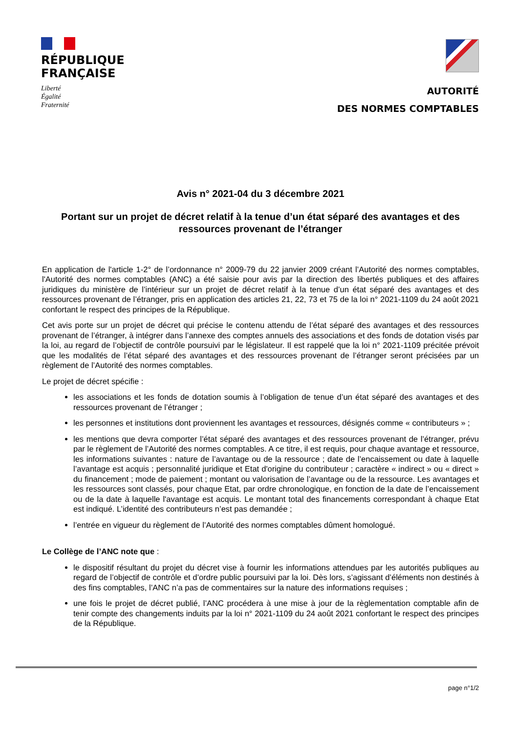RÉPUBLIQUE
FRANÇAISE
Liberté
Égalité
Fraternité
AUTORITÉ
DES NORMES COMPTABLES
Avis n° 2021-04 du 3 décembre 2021
Portant sur un projet de décret relatif à la tenue d’un état séparé des avantages et des ressources provenant de l’étranger
En application de l'article 1-2° de l’ordonnance n° 2009-79 du 22 janvier 2009 créant l’Autorité des normes comptables, l'Autorité des normes comptables (ANC) a été saisie pour avis par la direction des libertés publiques et des affaires juridiques du ministère de l’intérieur sur un projet de décret relatif à la tenue d’un état séparé des avantages et des ressources provenant de l’étranger, pris en application des articles 21, 22, 73 et 75 de la loi n° 2021-1109 du 24 août 2021 confortant le respect des principes de la République.
Cet avis porte sur un projet de décret qui précise le contenu attendu de l’état séparé des avantages et des ressources provenant de l’étranger, à intégrer dans l’annexe des comptes annuels des associations et des fonds de dotation visés par la loi, au regard de l’objectif de contrôle poursuivi par le législateur. Il est rappelé que la loi n° 2021-1109 précitée prévoit que les modalités de l’état séparé des avantages et des ressources provenant de l’étranger seront précisées par un règlement de l’Autorité des normes comptables.
Le projet de décret spécifie :
les associations et les fonds de dotation soumis à l’obligation de tenue d’un état séparé des avantages et des ressources provenant de l’étranger ;
les personnes et institutions dont proviennent les avantages et ressources, désignés comme « contributeurs » ;
les mentions que devra comporter l’état séparé des avantages et des ressources provenant de l’étranger, prévu par le règlement de l’Autorité des normes comptables. A ce titre, il est requis, pour chaque avantage et ressource, les informations suivantes : nature de l’avantage ou de la ressource ; date de l’encaissement ou date à laquelle l’avantage est acquis ; personnalité juridique et Etat d'origine du contributeur ; caractère « indirect » ou « direct » du financement ; mode de paiement ; montant ou valorisation de l’avantage ou de la ressource. Les avantages et les ressources sont classés, pour chaque Etat, par ordre chronologique, en fonction de la date de l’encaissement ou de la date à laquelle l'avantage est acquis. Le montant total des financements correspondant à chaque Etat est indiqué. L’identité des contributeurs n’est pas demandée ;
l’entrée en vigueur du règlement de l’Autorité des normes comptables dûment homologué.
Le Collège de l’ANC note que :
le dispositif résultant du projet du décret vise à fournir les informations attendues par les autorités publiques au regard de l’objectif de contrôle et d’ordre public poursuivi par la loi. Dès lors, s’agissant d’éléments non destinés à des fins comptables, l’ANC n’a pas de commentaires sur la nature des informations requises ;
une fois le projet de décret publié, l’ANC procédera à une mise à jour de la règlementation comptable afin de tenir compte des changements induits par la loi n° 2021-1109 du 24 août 2021 confortant le respect des principes de la République.
page n°1/2